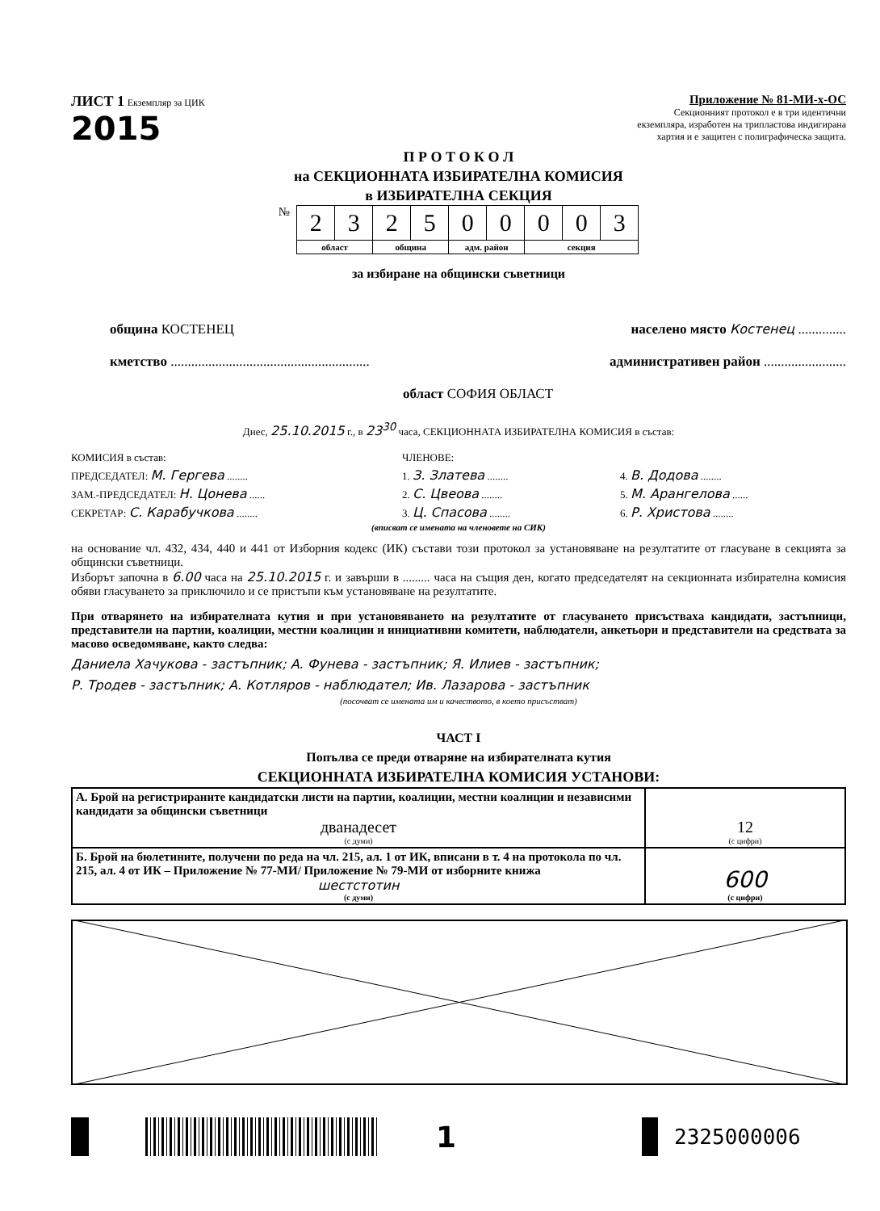ЛИСТ 1 Екземпляр за ЦИК
2015
Приложение № 81-МИ-х-ОС
Секционният протокол е в три идентични
екземпляра, изработен на трипластова индигирана
хартия и е защитен с полиграфическа защита.
П Р О Т О К О Л
на СЕКЦИОННАТА ИЗБИРАТЕЛНА КОМИСИЯ
в ИЗБИРАТЕЛНА СЕКЦИЯ
№
| 2 | 3 | 2 | 5 | 0 | 0 | 0 | 0 | 3 |
| област | | община | | адм. район | | секция | | |
за избиране на общински съветници
община КОСТЕНЕЦ населено място Костенец ..............
кметство .......................................................... административен район ........................
област СОФИЯ ОБЛАСТ
Днес, 25.10.2015 г., в 23<sup>30</sup> часа, СЕКЦИОННАТА ИЗБИРАТЕЛНА КОМИСИЯ в състав:
КОМИСИЯ в състав:
ПРЕДСЕДАТЕЛ: М. Гергева ........
ЗАМ.-ПРЕДСЕДАТЕЛ: Н. Цонева ......
СЕКРЕТАР: С. Карабучкова ........
ЧЛЕНОВЕ:
1. З. Златева ........
2. С. Цвеова ........
3. Ц. Спасова ........
4. В. Додова ........
5. М. Арангелова ......
6. Р. Христова ........
(вписват се имената на членовете на СИК)
на основание чл. 432, 434, 440 и 441 от Изборния кодекс (ИК) състави този протокол за установяване на резултатите от гласуване в секцията за общински съветници.
Изборът започна в 6.00 часа на 25.10.2015 г. и завърши в ......... часа на същия ден, когато председателят на секционната избирателна комисия обяви гласуването за приключило и се пристъпи към установяване на резултатите.
При отварянето на избирателната кутия и при установяването на резултатите от гласуването присъстваха кандидати, застъпници, представители на партии, коалиции, местни коалиции и инициативни комитети, наблюдатели, анкетьори и представители на средствата за масово осведомяване, както следва:
Даниела Хачукова - застъпник; А. Фунева - застъпник; Я. Илиев - застъпник;
Р. Тродев - застъпник; А. Котляров - наблюдател; Ив. Лазарова - застъпник
(посочват се имената им и качеството, в което присъстват)
ЧАСТ I
Попълва се преди отваряне на избирателната кутия
СЕКЦИОННАТА ИЗБИРАТЕЛНА КОМИСИЯ УСТАНОВИ:
| А. Брой на регистрираните кандидатски листи на партии, коалиции, местни коалиции и независими кандидати за общински съветници дванадесет (с думи) | 12 (с цифри) |
| Б. Брой на бюлетините, получени по реда на чл. 215, ал. 1 от ИК, вписани в т. 4 на протокола по чл. 215, ал. 4 от ИК – Приложение № 77-МИ/ Приложение № 79-МИ от изборните книжа шестстотин (с думи) | 600 (с цифри) |
1
2325000006